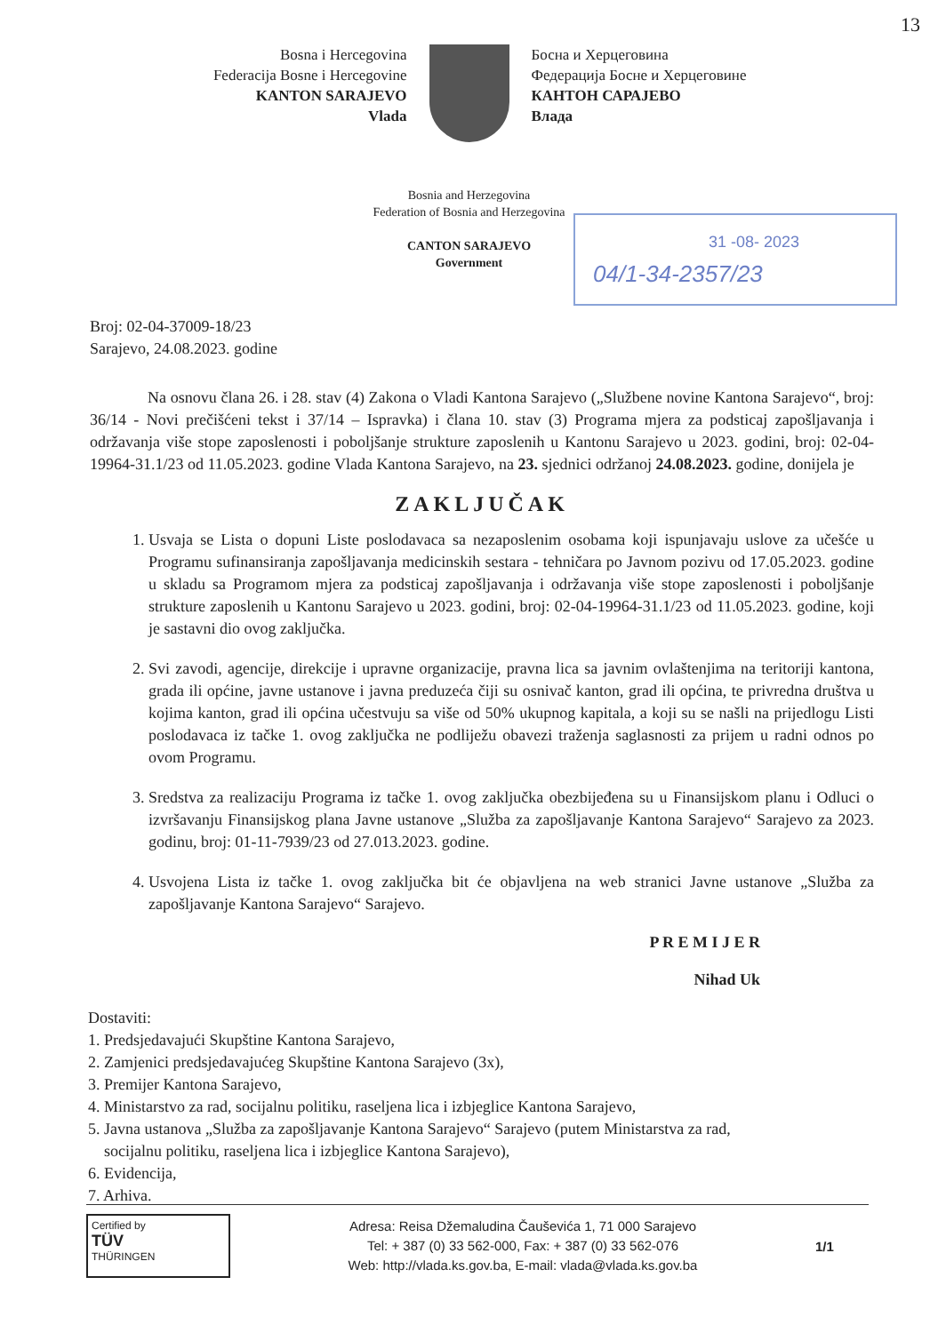13
Bosna i Hercegovina
Federacija Bosne i Hercegovine
KANTON SARAJEVO
Vlada
Босна и Херцеговина
Федерација Босне и Херцеговине
КАНТОН САРАЈЕВО
Влада
Bosnia and Herzegovina
Federation of Bosnia and Herzegovina
CANTON SARAJEVO
Government
31 -08- 2023
04/1-34-2357/23
Broj: 02-04-37009-18/23
Sarajevo, 24.08.2023. godine
Na osnovu člana 26. i 28. stav (4) Zakona o Vladi Kantona Sarajevo („Službene novine Kantona Sarajevo“, broj: 36/14 - Novi prečišćeni tekst i 37/14 – Ispravka) i člana 10. stav (3) Programa mjera za podsticaj zapošljavanja i održavanja više stope zaposlenosti i poboljšanje strukture zaposlenih u Kantonu Sarajevo u 2023. godini, broj: 02-04-19964-31.1/23 od 11.05.2023. godine Vlada Kantona Sarajevo, na 23. sjednici održanoj 24.08.2023. godine, donijela je
ZAKLJUČAK
1. Usvaja se Lista o dopuni Liste poslodavaca sa nezaposlenim osobama koji ispunjavaju uslove za učešće u Programu sufinansiranja zapošljavanja medicinskih sestara - tehničara po Javnom pozivu od 17.05.2023. godine u skladu sa Programom mjera za podsticaj zapošljavanja i održavanja više stope zaposlenosti i poboljšanje strukture zaposlenih u Kantonu Sarajevo u 2023. godini, broj: 02-04-19964-31.1/23 od 11.05.2023. godine, koji je sastavni dio ovog zaključka.
2. Svi zavodi, agencije, direkcije i upravne organizacije, pravna lica sa javnim ovlaštenjima na teritoriji kantona, grada ili općine, javne ustanove i javna preduzeća čiji su osnivač kanton, grad ili općina, te privredna društva u kojima kanton, grad ili općina učestvuju sa više od 50% ukupnog kapitala, a koji su se našli na prijedlogu Listi poslodavaca iz tačke 1. ovog zaključka ne podliježu obavezi traženja saglasnosti za prijem u radni odnos po ovom Programu.
3. Sredstva za realizaciju Programa iz tačke 1. ovog zaključka obezbijeđena su u Finansijskom planu i Odluci o izvršavanju Finansijskog plana Javne ustanove „Služba za zapošljavanje Kantona Sarajevo“ Sarajevo za 2023. godinu, broj: 01-11-7939/23 od 27.013.2023. godine.
4. Usvojena Lista iz tačke 1. ovog zaključka bit će objavljena na web stranici Javne ustanove „Služba za zapošljavanje Kantona Sarajevo“ Sarajevo.
P R E M I J E R
Nihad Uk
Dostaviti:
1. Predsjedavajući Skupštine Kantona Sarajevo,
2. Zamjenici predsjedavajućeg Skupštine Kantona Sarajevo (3x),
3. Premijer Kantona Sarajevo,
4. Ministarstvo za rad, socijalnu politiku, raseljena lica i izbjeglice Kantona Sarajevo,
5. Javna ustanova „Služba za zapošljavanje Kantona Sarajevo“ Sarajevo (putem Ministarstva za rad,
socijalnu politiku, raseljena lica i izbjeglice Kantona Sarajevo),
6. Evidencija,
7. Arhiva.
Certified by
TÜV
THÜRINGEN
Adresa: Reisa Džemaludina Čauševića 1, 71 000 Sarajevo
Tel: + 387 (0) 33 562-000, Fax: + 387 (0) 33 562-076
Web: http://vlada.ks.gov.ba, E-mail: vlada@vlada.ks.gov.ba
1/1